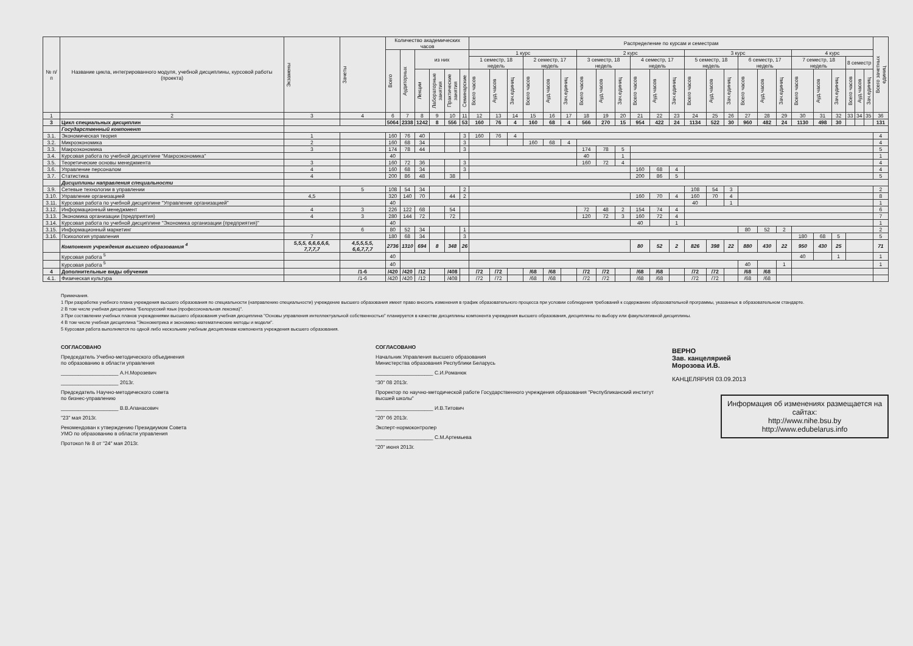| № п/п | Название цикла, интегрированного модуля, учебной дисциплины, курсовой работы (проекта) | Экзамены | Зачеты | Количество академических часов | | | | | | Распределение по курсам и семестрам | | | | | | | | | | | | | | | | | | | | | | | | Всего зачетных единиц |
| --- | --- | --- | --- | --- | --- | --- | --- | --- | --- | --- | --- | --- | --- | --- | --- | --- | --- | --- | --- | --- | --- | --- | --- | --- | --- | --- | --- | --- | --- | --- | --- | --- | --- | --- |
| | | | | Всего | Аудиторных | из них | | | | 1 курс | | | | | | 2 курс | | | | | | 3 курс | | | | | | 4 курс | | | | | | |
| | | | | | | | | | | 1 семестр, 18 недель | | | 2 семестр, 17 недель | | | 3 семестр, 18 недель | | | 4 семестр, 17 недель | | | 5 семестр, 18 недель | | | 6 семестр, 17 недель | | | 7 семестр, 18 недель | | | 8 семестр | | | |
| | | | | | | Лекции | Лабораторные занятия | Практические занятия | Семинарские | Всего часов | Ауд.часов | Зач.единиц | Всего часов | Ауд.часов | Зач.единиц | Всего часов | Ауд.часов | Зач.единиц | Всего часов | Ауд.часов | Зач.единиц | Всего часов | Ауд.часов | Зач.единиц | Всего часов | Ауд.часов | Зач.единиц | Всего часов | Ауд.часов | Зач.единиц | Всего часов | Ауд.часов | Зач.единиц | |
| 1 | 2 | 3 | 4 | 6 | 7 | 8 | 9 | 10 | 11 | 12 | 13 | 14 | 15 | 16 | 17 | 18 | 19 | 20 | 21 | 22 | 23 | 24 | 25 | 26 | 27 | 28 | 29 | 30 | 31 | 32 | 33 | 34 | 35 | 36 |
| 3 | Цикл специальных дисциплин | | | 5064 | 2338 | 1242 | 8 | 556 | 53 | 160 | 76 | 4 | 160 | 68 | 4 | 566 | 270 | 15 | 954 | 422 | 24 | 1134 | 522 | 30 | 960 | 482 | 24 | 1130 | 498 | 30 | | | | 131 |
| | Государственный компонент | | | | | | | | | | | | | | | | | | | | | | | | | | | | | | | | | |
| 3.1. | Экономическая теория | 1 | | 160 | 76 | 40 | | | 3 | 160 | 76 | 4 | | | | | | | | | | | | | | | | | | | | | | 4 |
| 3.2. | Микроэкономика | 2 | | 160 | 68 | 34 | | | 3 | | | | 160 | 68 | 4 | | | | | | | | | | | | | | | | | | | 4 |
| 3.3. | Макроэкономика | 3 | | 174 | 78 | 44 | | | 3 | | | | | | | 174 | 78 | 5 | | | | | | | | | | | | | | | | 5 |
| 3.4. | Курсовая работа по учебной дисциплине "Макроэкономика" | | | 40 | | | | | | | | | | | | 40 | | 1 | | | | | | | | | | | | | | | | 1 |
| 3.5. | Теоретические основы менеджмента | 3 | | 160 | 72 | 36 | | | 3 | | | | | | | 160 | 72 | 4 | | | | | | | | | | | | | | | | 4 |
| 3.6. | Управление персоналом | 4 | | 160 | 68 | 34 | | | 3 | | | | | | | | | | 160 | 68 | 4 | | | | | | | | | | | | | 4 |
| 3.7. | Статистика | 4 | | 200 | 86 | 48 | | 38 | | | | | | | | | | | 200 | 86 | 5 | | | | | | | | | | | | | 5 |
| | Дисциплины направления специальности | | | | | | | | | | | | | | | | | | | | | | | | | | | | | | | | | |
| 3.9. | Сетевые технологии в управлении | | 5 | 108 | 54 | 34 | | | 2 | | | | | | | | | | | | | 108 | 54 | 3 | | | | | | | | | | 2 |
| 3.10. | Управление организацией | 4,5 | | 320 | 140 | 70 | | 44 | 2 | | | | | | | | | | 160 | 70 | 4 | 160 | 70 | 4 | | | | | | | | | | 8 |
| 3.11. | Курсовая работа по учебной дисциплине "Управление организацией" | | | 40 | | | | | | | | | | | | | | | | | | 40 | | 1 | | | | | | | | | | 1 |
| 3.12. | Информационный менеджмент | 4 | 3 | 226 | 122 | 68 | | 54 | | | | | | | | 72 | 48 | 2 | 154 | 74 | 4 | | | | | | | | | | | | | 6 |
| 3.13. | Экономика организации (предприятия) | 4 | 3 | 280 | 144 | 72 | | 72 | | | | | | | | 120 | 72 | 3 | 160 | 72 | 4 | | | | | | | | | | | | | 7 |
| 3.14. | Курсовая работа по учебной дисциплине "Экономика организации (предприятия)" | | | 40 | | | | | | | | | | | | | | | 40 | | 1 | | | | | | | | | | | | | 1 |
| 3.15. | Информационный маркетинг | | 6 | 80 | 52 | 34 | | | 1 | | | | | | | | | | | | | | | | 80 | 52 | 2 | | | | | | | 2 |
| 3.16. | Психология управления | 7 | | 180 | 68 | 34 | | | 3 | | | | | | | | | | | | | | | | | | | 180 | 68 | 5 | | | | 5 |
| | Компонент учреждения высшего образования <sup>4</sup> | 5,5,5, 6,6,6,6,6, 7,7,7,7 | 4,5,5,5,5, 6,6,7,7,7 | 2736 | 1310 | 694 | 8 | 348 | 26 | | | | | | | | | | 80 | 52 | 2 | 826 | 398 | 22 | 880 | 430 | 22 | 950 | 430 | 25 | | | | 71 |
| | Курсовая работа <sup>5</sup> | | | 40 | | | | | | | | | | | | | | | | | | | | | | | | 40 | | 1 | | | | 1 |
| | Курсовая работа <sup>5</sup> | | | 40 | | | | | | | | | | | | | | | | | | | | | 40 | | 1 | | | | | | | 1 |
| 4 | Дополнительные виды обучения | | /1-6 | /420 | /420 | /12 | | /408 | | /72 | /72 | | /68 | /68 | | /72 | /72 | | /68 | /68 | | /72 | /72 | | /68 | /68 | | | | | | | | |
| 4.1. | Физическая культура | | /1-6 | /420 | /420 | /12 | | /408 | | /72 | /72 | | /68 | /68 | | /72 | /72 | | /68 | /68 | | /72 | /72 | | /68 | /68 | | | | | | | | |
Примечания.
1 При разработке учебного плана учреждения высшего образования по специальности (направлению специальности) учреждение высшего образования имеет право вносить изменения в график образовательного процесса при условии соблюдения требований к содержанию образовательной программы, указанных в образовательном стандарте.
2 В том числе учебная дисциплина "Белорусский язык (профессиональная лексика)".
3 При составлении учебных планов учреждениями высшего образования учебная дисциплина "Основы управления интеллектуальной собственностью" планируется в качестве дисциплины компонента учреждения высшего образования, дисциплины по выбору или факультативной дисциплины.
4 В том числе учебная дисциплина "Эконометрика и экономико-математические методы и модели".
5 Курсовая работа выполняется по одной либо нескольким учебным дисциплинам компонента учреждения высшего образования.
СОГЛАСОВАНО
Председатель Учебно-методического объединения
по образованию в области управления
____________________ А.Н.Морозевич
____________________ 2013г.
Председатель Научно-методического совета
по бизнес-управлению
____________________ В.В.Апанасович
"23" мая 2013г.
Рекомендован к утверждению Президиумом Совета
УМО по образованию в области управления
Протокол № 8 от "24" мая 2013г.
СОГЛАСОВАНО
Начальник Управления высшего образования
Министерства образования Республики Беларусь
____________________ С.И.Романюк
"30" 08 2013г.
Проректор по научно-методической работе Государственного учреждения образования "Республиканский институт высшей школы"
____________________ И.В.Титович
"20" 06 2013г.
Эксперт-нормоконтролер
____________________ С.М.Артемьева
"20" июня 2013г.
ВЕРНО
Зав. канцелярией
Морозова И.В.
КАНЦЕЛЯРИЯ 03.09.2013
Информация об изменениях размещается на сайтах:
http://www.nihe.bsu.by
http://www.edubelarus.info